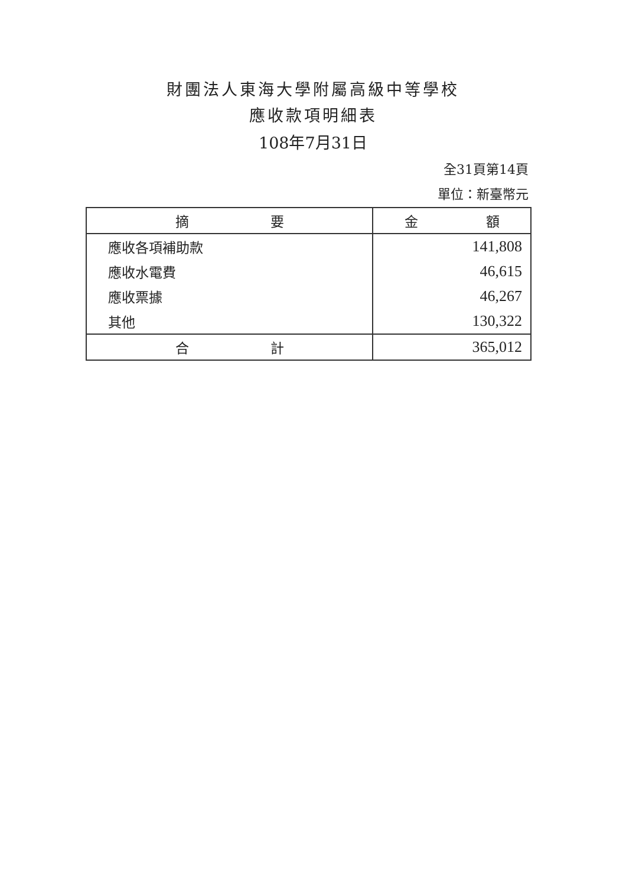財團法人東海大學附屬高級中等學校
應收款項明細表
108年7月31日
全31頁第14頁
單位：新臺幣元
| 摘 要 | 金 額 |
| --- | --- |
| 應收各項補助款 | 141,808 |
| 應收水電費 | 46,615 |
| 應收票據 | 46,267 |
| 其他 | 130,322 |
| 合 計 | 365,012 |